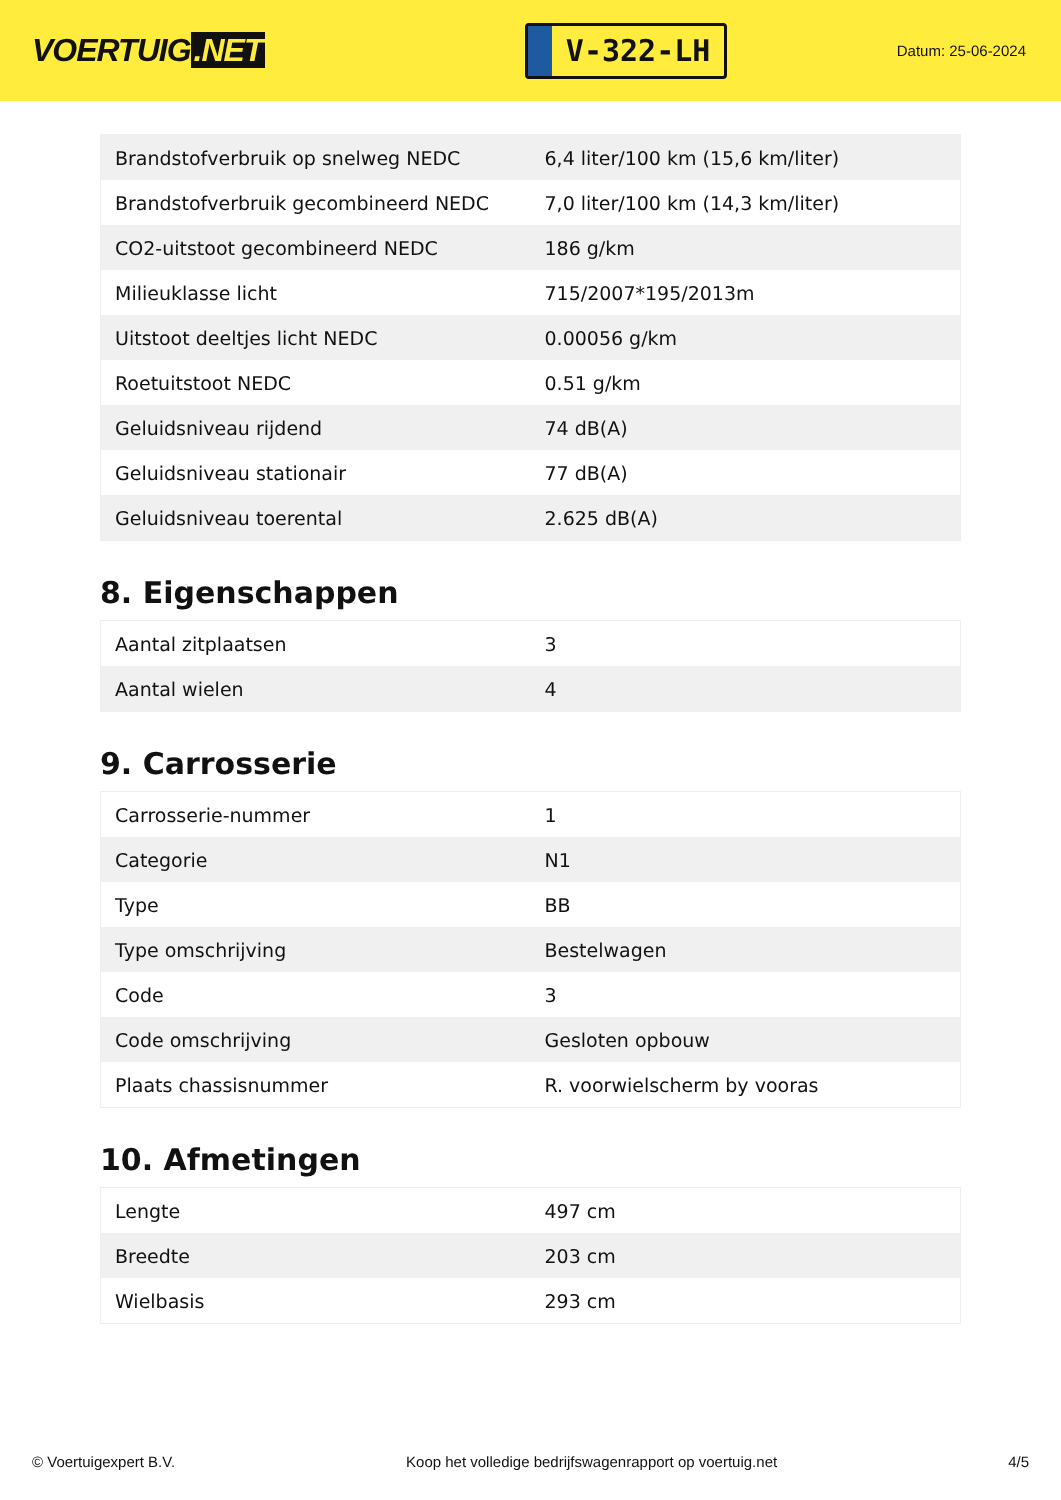VOERTUIG.NET
V-322-LH
Datum: 25-06-2024
| Brandstofverbruik op snelweg NEDC | 6,4 liter/100 km (15,6 km/liter) |
| Brandstofverbruik gecombineerd NEDC | 7,0 liter/100 km (14,3 km/liter) |
| CO2-uitstoot gecombineerd NEDC | 186 g/km |
| Milieuklasse licht | 715/2007*195/2013m |
| Uitstoot deeltjes licht NEDC | 0.00056 g/km |
| Roetuitstoot NEDC | 0.51 g/km |
| Geluidsniveau rijdend | 74 dB(A) |
| Geluidsniveau stationair | 77 dB(A) |
| Geluidsniveau toerental | 2.625 dB(A) |
8. Eigenschappen
| Aantal zitplaatsen | 3 |
| Aantal wielen | 4 |
9. Carrosserie
| Carrosserie-nummer | 1 |
| Categorie | N1 |
| Type | BB |
| Type omschrijving | Bestelwagen |
| Code | 3 |
| Code omschrijving | Gesloten opbouw |
| Plaats chassisnummer | R. voorwielscherm by vooras |
10. Afmetingen
| Lengte | 497 cm |
| Breedte | 203 cm |
| Wielbasis | 293 cm |
© Voertuigexpert B.V. Koop het volledige bedrijfswagenrapport op voertuig.net 4/5